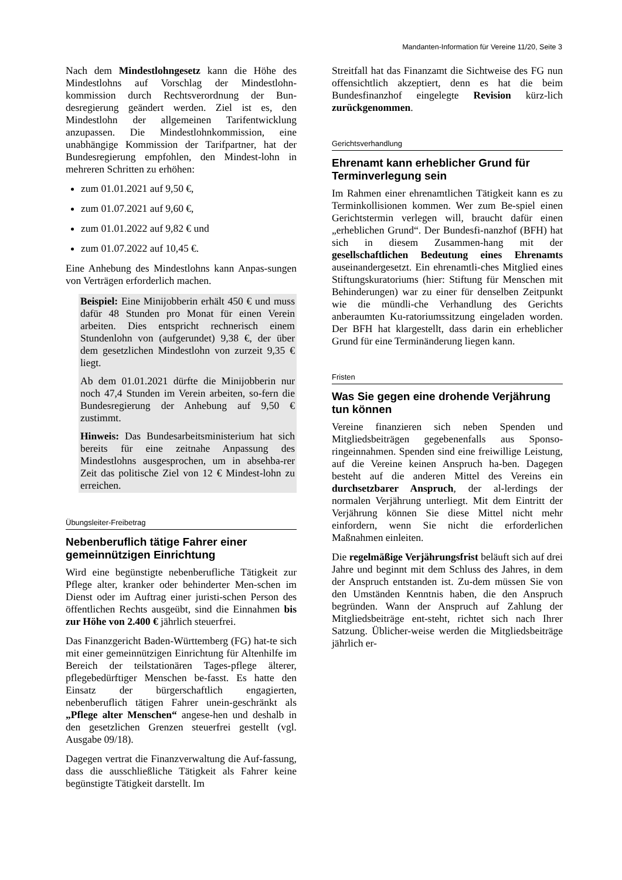Mandanten-Information für Vereine 11/20, Seite 3
Nach dem Mindestlohngesetz kann die Höhe des Mindestlohns auf Vorschlag der Mindestlohn-kommission durch Rechtsverordnung der Bun-desregierung geändert werden. Ziel ist es, den Mindestlohn der allgemeinen Tarifentwicklung anzupassen. Die Mindestlohnkommission, eine unabhängige Kommission der Tarifpartner, hat der Bundesregierung empfohlen, den Mindest-lohn in mehreren Schritten zu erhöhen:
zum 01.01.2021 auf 9,50 €,
zum 01.07.2021 auf 9,60 €,
zum 01.01.2022 auf 9,82 € und
zum 01.07.2022 auf 10,45 €.
Eine Anhebung des Mindestlohns kann Anpas-sungen von Verträgen erforderlich machen.
Beispiel: Eine Minijobberin erhält 450 € und muss dafür 48 Stunden pro Monat für einen Verein arbeiten. Dies entspricht rechnerisch einem Stundenlohn von (aufgerundet) 9,38 €, der über dem gesetzlichen Mindestlohn von zurzeit 9,35 € liegt.
Ab dem 01.01.2021 dürfte die Minijobberin nur noch 47,4 Stunden im Verein arbeiten, so-fern die Bundesregierung der Anhebung auf 9,50 € zustimmt.
Hinweis: Das Bundesarbeitsministerium hat sich bereits für eine zeitnahe Anpassung des Mindestlohns ausgesprochen, um in absehba-rer Zeit das politische Ziel von 12 € Mindest-lohn zu erreichen.
Übungsleiter-Freibetrag
Nebenberuflich tätige Fahrer einer gemeinnützigen Einrichtung
Wird eine begünstigte nebenberufliche Tätigkeit zur Pflege alter, kranker oder behinderter Men-schen im Dienst oder im Auftrag einer juristi-schen Person des öffentlichen Rechts ausgeübt, sind die Einnahmen bis zur Höhe von 2.400 € jährlich steuerfrei.
Das Finanzgericht Baden-Württemberg (FG) hat-te sich mit einer gemeinnützigen Einrichtung für Altenhilfe im Bereich der teilstationären Tages-pflege älterer, pflegebedürftiger Menschen be-fasst. Es hatte den Einsatz der bürgerschaftlich engagierten, nebenberuflich tätigen Fahrer unein-geschränkt als „Pflege alter Menschen“ angese-hen und deshalb in den gesetzlichen Grenzen steuerfrei gestellt (vgl. Ausgabe 09/18).
Dagegen vertrat die Finanzverwaltung die Auf-fassung, dass die ausschließliche Tätigkeit als Fahrer keine begünstigte Tätigkeit darstellt. Im
Streitfall hat das Finanzamt die Sichtweise des FG nun offensichtlich akzeptiert, denn es hat die beim Bundesfinanzhof eingelegte Revision kürz-lich zurückgenommen.
Gerichtsverhandlung
Ehrenamt kann erheblicher Grund für Terminverlegung sein
Im Rahmen einer ehrenamtlichen Tätigkeit kann es zu Terminkollisionen kommen. Wer zum Be-spiel einen Gerichtstermin verlegen will, braucht dafür einen „erheblichen Grund“. Der Bundesfi-nanzhof (BFH) hat sich in diesem Zusammen-hang mit der gesellschaftlichen Bedeutung eines Ehrenamts auseinandergesetzt. Ein ehrenamtli-ches Mitglied eines Stiftungskuratoriums (hier: Stiftung für Menschen mit Behinderungen) war zu einer für denselben Zeitpunkt wie die mündli-che Verhandlung des Gerichts anberaumten Ku-ratoriumssitzung eingeladen worden. Der BFH hat klargestellt, dass darin ein erheblicher Grund für eine Terminänderung liegen kann.
Fristen
Was Sie gegen eine drohende Verjährung tun können
Vereine finanzieren sich neben Spenden und Mitgliedsbeiträgen gegebenenfalls aus Sponso-ringeinnahmen. Spenden sind eine freiwillige Leistung, auf die Vereine keinen Anspruch ha-ben. Dagegen besteht auf die anderen Mittel des Vereins ein durchsetzbarer Anspruch, der al-lerdings der normalen Verjährung unterliegt. Mit dem Eintritt der Verjährung können Sie diese Mittel nicht mehr einfordern, wenn Sie nicht die erforderlichen Maßnahmen einleiten.
Die regelmäßige Verjährungsfrist beläuft sich auf drei Jahre und beginnt mit dem Schluss des Jahres, in dem der Anspruch entstanden ist. Zu-dem müssen Sie von den Umständen Kenntnis haben, die den Anspruch begründen. Wann der Anspruch auf Zahlung der Mitgliedsbeiträge ent-steht, richtet sich nach Ihrer Satzung. Üblicher-weise werden die Mitgliedsbeiträge jährlich er-